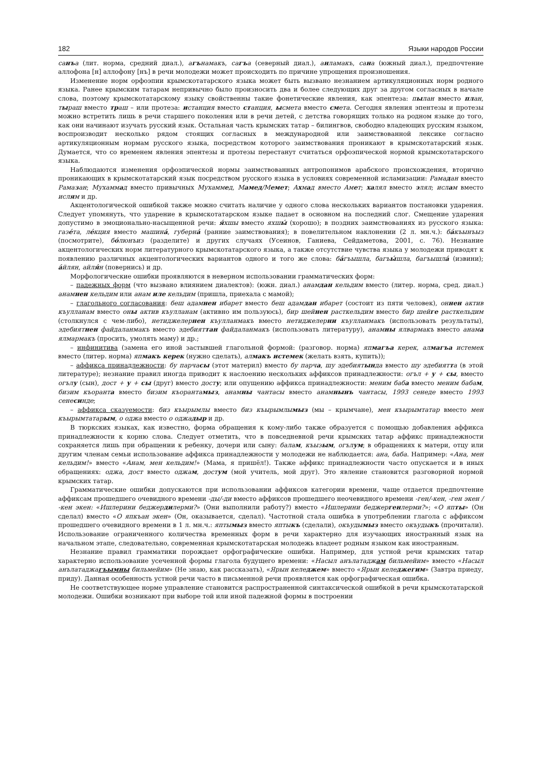182 Языки народов России
санъа (лит. норма, средний диал.), агънамакъ, сагъа (северный диал.), анламакъ, сана (южный диал.), предпочтение аллофона [н] аллофону [нъ] в речи молодежи может происходить по причине упрощения произношения.
Изменение норм орфоэпии крымскотатарского языка может быть вызвано незнанием артикуляционных норм родного языка. Ранее крымским татарам непривычно было произносить два и более следующих друг за другом согласных в начале слова, поэтому крымскотатарскому языку свойственны такие фонетические явления, как эпентеза: пылан вместо план, тыраш вместо траш – или протеза: истанция вместо станция, ысмета вместо смета. Сегодня явления эпентезы и протезы можно встретить лишь в речи старшего поколения или в речи детей, с детства говорящих только на родном языке до того, как они начинают изучать русский язык. Остальная часть крымских татар – билингвов, свободно владеющих русским языком, воспроизводит несколько рядом стоящих согласных в международной или заимствованной лексике согласно артикуляционным нормам русского языка, посредством которого заимствования проникают в крымскотатарский язык. Думается, что со временем явления эпентезы и протезы перестанут считаться орфоэпической нормой крымскотатарского языка.
Наблюдаются изменения орфоэпической нормы заимствованных антропонимов арабского происхождения, вторично проникающих в крымскотатарский язык посредством русского языка в условиях современной исламизации: Рамадан вместо Рамазан; Мухаммад вместо привычных Мухаммед, Мамед/Мемет; Ахмад вместо Амет; халял вместо элял; ислам вместо ислям и др.
Акцентологической ошибкой также можно считать наличие у одного слова нескольких вариантов постановки ударения. Следует упомянуть, что ударение в крымскотатарском языке падает в основном на последний слог. Смещение ударения допустимо в эмоционально-насыщенной речи: я́хшы вместо яхшы́ (хорошо); в поздних заимствованиях из русского языка: газе́та, ле́кция вместо машина́, губерна́ (ранние заимствования); в повелительном наклонении (2 л. мн.ч.): ба́къынъыз (посмотрите), бо́люнъиз (разделите) и других случаях (Усеинов, Ганиева, Сейдаметова, 2001, с. 76). Незнание акцентологических норм литературного крымскотатарского языка, а также отсутствие чувства языка у молодежи приводят к появлению различных акцентологических вариантов одного и того же слова: ба́гъышла, багъы́шла, багъышла́ (извини); а́йлян, айля́н (повернись) и др.
Морфологические ошибки проявляются в неверном использовании грамматических форм:
– падежных форм (что вызвано влиянием диалектов): (южн. диал.) анамдан кельдим вместо (литер. норма, сред. диал.) анамнен кельдим или анам иле кельдим (пришла, приехала с мамой);
– глагольного согласования: беш адамнен ибарет вместо беш адамдан ибарет (состоит из пяти человек), оннен актив къулланам вместо оны актив къулланам (активно им пользуюсь), бир шейнен расткельдим вместо бир шейге расткельдим (столкнулся с чем-либо), нетиджелернен къулланмакъ вместо нетиджелерни къулланмакъ (использовать результаты), эдебиятнен файдаланмакъ вместо эдебияттан файдаланмакъ (использовать литературу), анамны ялвармакъ вместо анама ялмармакъ (просить, умолять маму) и др.;
– инфинитива (замена его иной застывшей глагольной формой: (разговор. норма) япмагъа керек, алмагъа истемек вместо (литер. норма) япмакъ керек (нужно сделать), алмакъ истемек (желать взять, купить));
– аффикса принадлежности: бу парчасы (этот материл) вместо бу парча, шу эдебиятында вместо шу эдебиятта (в этой литературе); незнание правил иногда приводит к наслоению нескольких аффиксов принадлежности: огъл + у + сы, вместо огълу (сын), дост + у + сы (друг) вместо досту; или опущению аффикса принадлежности: меним баба вместо меним бабам, бизим къоранта вместо бизим къорантамыз, анамны чантасы вместо анамнынъ чантасы, 1993 сенеде вместо 1993 сенесинде;
– аффикса сказуемости: биз къырымлы вместо биз къырымлымыз (мы – крымчане), мен къырымтатар вместо мен къырымтатарым, о оджа вместо о оджадыр и др.
В тюркских языках, как известно, форма обращения к кому-либо также образуется с помощью добавления аффикса принадлежности к корню слова. Следует отметить, что в повседневной речи крымских татар аффикс принадлежности сохраняется лишь при обращении к ребенку, дочери или сыну: балам, къызым, огълум; в обращениях к матери, отцу или другим членам семьи использование аффикса принадлежности у молодежи не наблюдается: ана, баба. Например: «Ана, мен кельдим!» вместо «Анам, мен кельдим!» (Мама, я пришёл!). Также аффикс принадлежности часто опускается и в иных обращениях: оджа, дост вместо оджам, достум (мой учитель, мой друг). Это явление становится разговорной нормой крымских татар.
Грамматические ошибки допускаются при использовании аффиксов категории времени, чаще отдается предпочтение аффиксам прошедшего очевидного времени -ды/-ди вместо аффиксов прошедшего неочевидного времени -ген/-кен, -ген экен / -кен экен: «Ишлерини беджердилерми?» (Они выполнили работу?) вместо «Ишлерини беджергенлерми?»; «О япты» (Он сделал) вместо «О япкъан экен» (Он, оказывается, сделал). Частотной стала ошибка в употреблении глагола с аффиксом прошедшего очевидного времени в 1 л. мн.ч.: яптымыз вместо яптыкъ (сделали), окъудымыз вместо окъудыкъ (прочитали). Использование ограниченного количества временных форм в речи характерно для изучающих иностранный язык на начальном этапе, следовательно, современная крымскотатарская молодежь владеет родным языком как иностранным.
Незнание правил грамматики порождает орфографические ошибки. Например, для устной речи крымских татар характерно использование усеченной формы глагола будущего времени: «Насыл анълатаджам бильмейим» вместо «Насыл анълатаджагъымны бильмейим» (Не знаю, как рассказать), «Ярын келеджем» вместо «Ярын келеджегим» (Завтра приеду, приду). Данная особенность устной речи часто в письменной речи проявляется как орфографическая ошибка.
Не соответствующее норме управление становится распространенной синтаксической ошибкой в речи крымскотатарской молодежи. Ошибки возникают при выборе той или иной падежной формы в построении